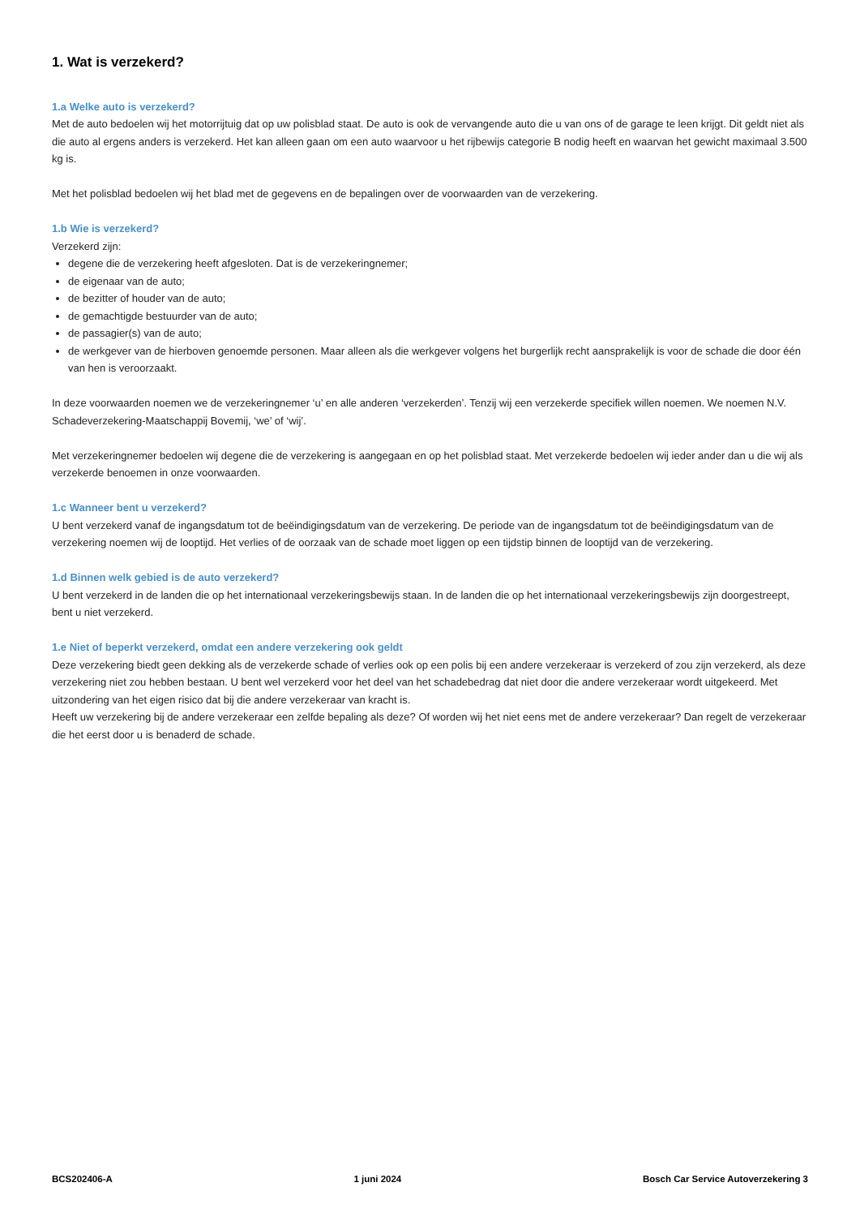1. Wat is verzekerd?
1.a Welke auto is verzekerd?
Met de auto bedoelen wij het motorrijtuig dat op uw polisblad staat. De auto is ook de vervangende auto die u van ons of de garage te leen krijgt. Dit geldt niet als die auto al ergens anders is verzekerd. Het kan alleen gaan om een auto waarvoor u het rijbewijs categorie B nodig heeft en waarvan het gewicht maximaal 3.500 kg is.
Met het polisblad bedoelen wij het blad met de gegevens en de bepalingen over de voorwaarden van de verzekering.
1.b Wie is verzekerd?
Verzekerd zijn:
degene die de verzekering heeft afgesloten. Dat is de verzekeringnemer;
de eigenaar van de auto;
de bezitter of houder van de auto;
de gemachtigde bestuurder van de auto;
de passagier(s) van de auto;
de werkgever van de hierboven genoemde personen. Maar alleen als die werkgever volgens het burgerlijk recht aansprakelijk is voor de schade die door één van hen is veroorzaakt.
In deze voorwaarden noemen we de verzekeringnemer ‘u’ en alle anderen ‘verzekerden’. Tenzij wij een verzekerde specifiek willen noemen. We noemen N.V. Schadeverzekering-Maatschappij Bovemij, ‘we’ of ‘wij’.
Met verzekeringnemer bedoelen wij degene die de verzekering is aangegaan en op het polisblad staat. Met verzekerde bedoelen wij ieder ander dan u die wij als verzekerde benoemen in onze voorwaarden.
1.c Wanneer bent u verzekerd?
U bent verzekerd vanaf de ingangsdatum tot de beëindigingsdatum van de verzekering. De periode van de ingangsdatum tot de beëindigingsdatum van de verzekering noemen wij de looptijd. Het verlies of de oorzaak van de schade moet liggen op een tijdstip binnen de looptijd van de verzekering.
1.d Binnen welk gebied is de auto verzekerd?
U bent verzekerd in de landen die op het internationaal verzekeringsbewijs staan. In de landen die op het internationaal verzekeringsbewijs zijn doorgestreept, bent u niet verzekerd.
1.e Niet of beperkt verzekerd, omdat een andere verzekering ook geldt
Deze verzekering biedt geen dekking als de verzekerde schade of verlies ook op een polis bij een andere verzekeraar is verzekerd of zou zijn verzekerd, als deze verzekering niet zou hebben bestaan. U bent wel verzekerd voor het deel van het schadebedrag dat niet door die andere verzekeraar wordt uitgekeerd. Met uitzondering van het eigen risico dat bij die andere verzekeraar van kracht is.
Heeft uw verzekering bij de andere verzekeraar een zelfde bepaling als deze? Of worden wij het niet eens met de andere verzekeraar? Dan regelt de verzekeraar die het eerst door u is benaderd de schade.
BCS202406-A 1 juni 2024 Bosch Car Service Autoverzekering 3